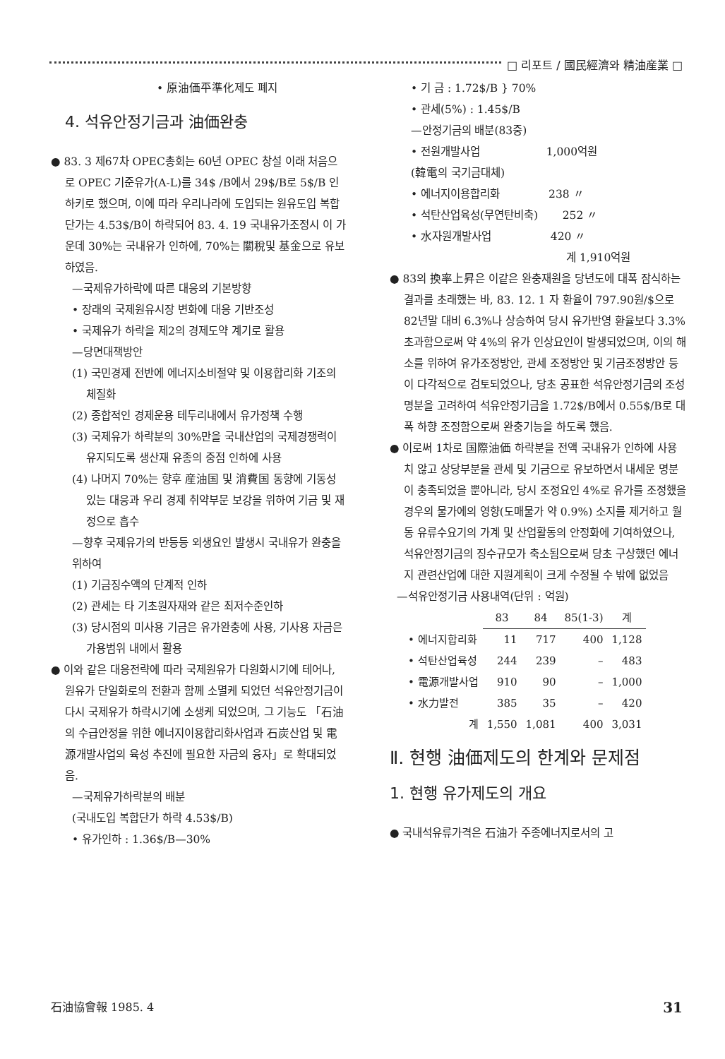□ 리포트 / 國民經濟와 精油産業 □
• 原油価平準化제도 폐지
4. 석유안정기금과 油価완충
● 83. 3 제67차 OPEC총회는 60년 OPEC 창설 이래 처음으로 OPEC 기준유가(A-L)를 34$ /B에서 29$/B로 5$/B 인하키로 했으며, 이에 따라 우리나라에 도입되는 원유도입 복합단가는 4.53$/B이 하락되어 83. 4. 19 국내유가조정시 이 가운데 30%는 국내유가 인하에, 70%는 關稅및 基金으로 유보하였음.
—국제유가하락에 따른 대응의 기본방향
• 장래의 국제원유시장 변화에 대응 기반조성
• 국제유가 하락을 제2의 경제도약 계기로 활용
—당면대책방안
(1) 국민경제 전반에 에너지소비절약 및 이용합리화 기조의 체질화
(2) 종합적인 경제운용 테두리내에서 유가정책 수행
(3) 국제유가 하락분의 30%만을 국내산업의 국제경쟁력이 유지되도록 생산재 유종의 중점 인하에 사용
(4) 나머지 70%는 향후 産油国 및 消費国 동향에 기동성 있는 대응과 우리 경제 취약부문 보강을 위하여 기금 및 재정으로 흡수
—향후 국제유가의 반등등 외생요인 발생시 국내유가 완충을 위하여
(1) 기금징수액의 단계적 인하
(2) 관세는 타 기초원자재와 같은 최저수준인하
(3) 당시점의 미사용 기금은 유가완충에 사용, 기사용 자금은 가용범위 내에서 활용
● 이와 같은 대응전략에 따라 국제원유가 다원화시기에 테어나, 원유가 단일화로의 전환과 함께 소멸케 되었던 석유안정기금이 다시 국제유가 하락시기에 소생케 되었으며, 그 기능도 「石油의 수급안정을 위한 에너지이용합리화사업과 石炭산업 및 電源개발사업의 육성 추진에 필요한 자금의 융자」로 확대되었음.
—국제유가하락분의 배분
(국내도입 복합단가 하락 4.53$/B)
• 유가인하 : 1.36$/B—30%
• 기 금 : 1.72$/B } 70%
• 관세(5%) : 1.45$/B
—안정기금의 배분(83중)
• 전원개발사업 1,000억원
(韓電의 국기금대체)
• 에너지이용합리화 238 〃
• 석탄산업육성(무연탄비축) 252 〃
• 水자원개발사업 420 〃
계 1,910억원
● 83의 換率上昇은 이같은 완충재원을 당년도에 대폭 잠식하는 결과를 초래했는 바, 83. 12. 1 자 환율이 797.90원/$으로 82년말 대비 6.3%나 상승하여 당시 유가반영 환율보다 3.3% 초과함으로써 약 4%의 유가 인상요인이 발생되었으며, 이의 해소를 위하여 유가조정방안, 관세 조정방안 및 기금조정방안 등이 다각적으로 검토되었으나, 당초 공표한 석유안정기금의 조성명분을 고려하여 석유안정기금을 1.72$/B에서 0.55$/B로 대폭 하향 조정함으로써 완충기능을 하도록 했음.
● 이로써 1차로 国際油価 하락분을 전액 국내유가 인하에 사용치 않고 상당부분을 관세 및 기금으로 유보하면서 내세운 명분이 충족되었을 뿐아니라, 당시 조정요인 4%로 유가를 조정했을 경우의 물가에의 영향(도매물가 약 0.9%) 소지를 제거하고 월동 유류수요기의 가계 및 산업활동의 안정화에 기여하였으나, 석유안정기금의 징수규모가 축소됨으로써 당초 구상했던 에너지 관련산업에 대한 지원계획이 크게 수정될 수 밖에 없었음
—석유안정기금 사용내역(단위 : 억원)
| | 83 | 84 | 85(1-3) | 계 |
| --- | --- | --- | --- | --- |
| • 에너지합리화 | 11 | 717 | 400 | 1,128 |
| • 석탄산업육성 | 244 | 239 | – | 483 |
| • 電源개발사업 | 910 | 90 | – | 1,000 |
| • 水力발전 | 385 | 35 | – | 420 |
| 계 | 1,550 | 1,081 | 400 | 3,031 |
Ⅱ. 현행 油価제도의 한계와 문제점
1. 현행 유가제도의 개요
● 국내석유류가격은 石油가 주종에너지로서의 고
石油協會報 1985. 4 31